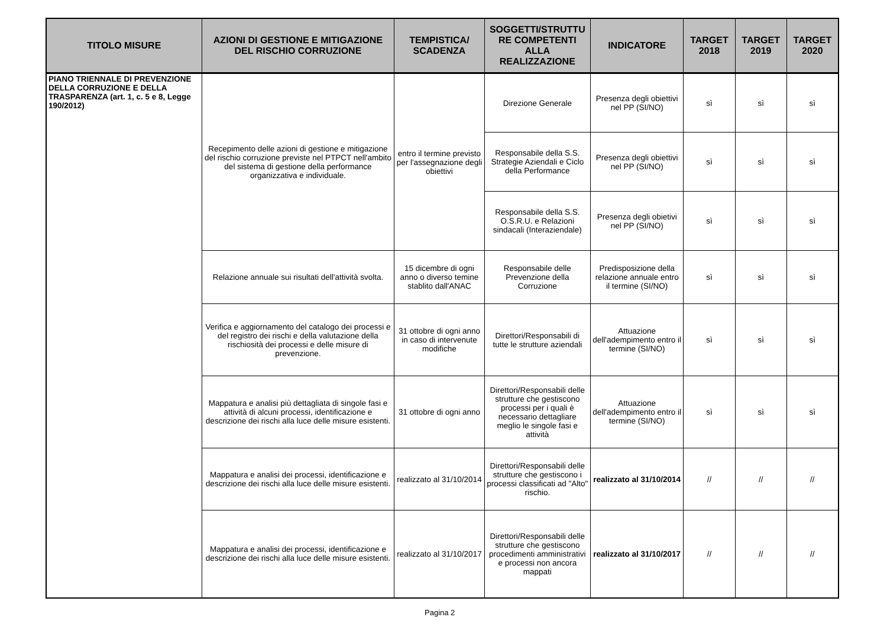| TITOLO MISURE | AZIONI DI GESTIONE E MITIGAZIONE DEL RISCHIO CORRUZIONE | TEMPISTICA/ SCADENZA | SOGGETTI/STRUTTU RE COMPETENTI ALLA REALIZZAZIONE | INDICATORE | TARGET 2018 | TARGET 2019 | TARGET 2020 |
| --- | --- | --- | --- | --- | --- | --- | --- |
| PIANO TRIENNALE DI PREVENZIONE DELLA CORRUZIONE E DELLA TRASPARENZA (art. 1, c. 5 e 8, Legge 190/2012) | Recepimento delle azioni di gestione e mitigazione del rischio corruzione previste nel PTPCT nell'ambito del sistema di gestione della performance organizzativa e individuale. | entro il termine previsto per l'assegnazione degli obiettivi | Direzione Generale | Presenza degli obiettivi nel PP (SI/NO) | sì | sì | sì |
| | | | Responsabile della S.S. Strategie Aziendali e Ciclo della Performance | Presenza degli obiettivi nel PP (SI/NO) | sì | sì | sì |
| | | | Responsabile della S.S. O.S.R.U. e Relazioni sindacali (Interaziendale) | Presenza degli obietivi nel PP (SI/NO) | sì | sì | sì |
| | Relazione annuale sui risultati dell'attività svolta. | 15 dicembre di ogni anno o diverso temine stablito dall'ANAC | Responsabile delle Prevenzione della Corruzione | Predisposizione della relazione annuale entro il termine (SI/NO) | sì | sì | sì |
| | Verifica e aggiornamento del catalogo dei processi e del registro dei rischi e della valutazione della rischiosità dei processi e delle misure di prevenzione. | 31 ottobre di ogni anno in caso di intervenute modifiche | Direttori/Responsabili di tutte le strutture aziendali | Attuazione dell'adempimento entro il termine (SI/NO) | sì | sì | sì |
| | Mappatura e analisi più dettagliata di singole fasi e attività di alcuni processi, identificazione e descrizione dei rischi alla luce delle misure esistenti. | 31 ottobre di ogni anno | Direttori/Responsabili delle strutture che gestiscono processi per i quali è necessario dettagliare meglio le singole fasi e attività | Attuazione dell'adempimento entro il termine (SI/NO) | sì | sì | sì |
| | Mappatura e analisi dei processi, identificazione e descrizione dei rischi alla luce delle misure esistenti. | realizzato al 31/10/2014 | Direttori/Responsabili delle strutture che gestiscono i processi classificati ad "Alto" rischio. | realizzato al 31/10/2014 | // | // | // |
| | Mappatura e analisi dei processi, identificazione e descrizione dei rischi alla luce delle misure esistenti. | realizzato al 31/10/2017 | Direttori/Responsabili delle strutture che gestiscono procedimenti amministrativi e processi non ancora mappati | realizzato al 31/10/2017 | // | // | // |
Pagina 2